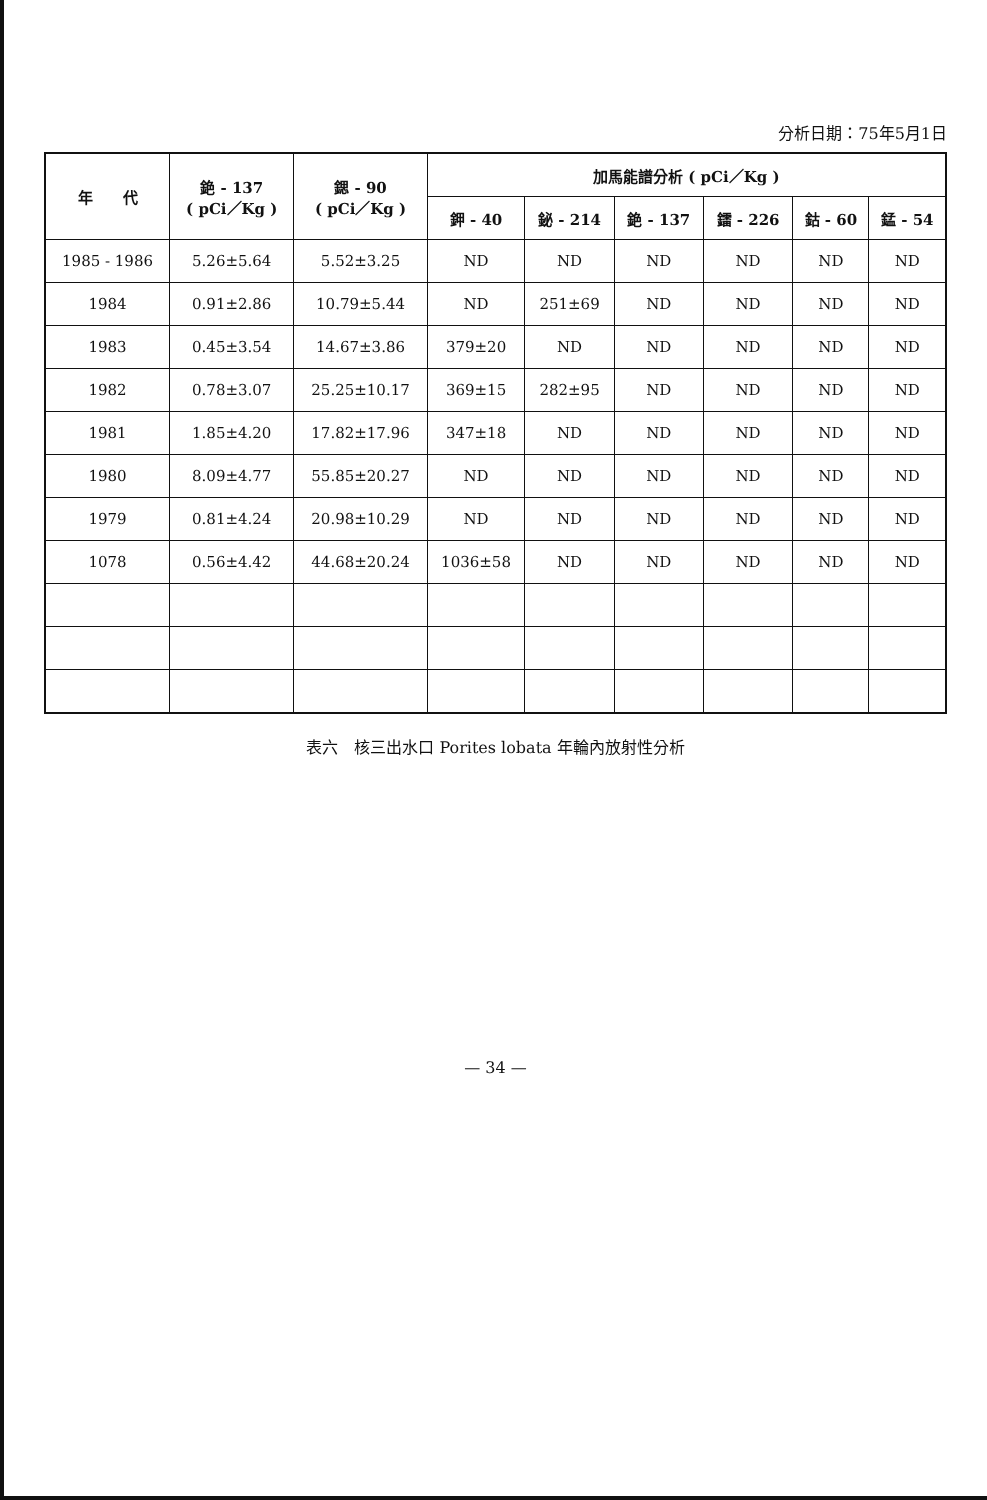分析日期：75年5月1日
| 年 代 | 銫 - 137 ( pCi／Kg ) | 鍶 - 90 ( pCi／Kg ) | 加馬能譜分析 ( pCi／Kg ) | | | | | |
| --- | --- | --- | --- | --- | --- | --- | --- | --- |
| | | | 鉀 - 40 | 鉍 - 214 | 銫 - 137 | 鐳 - 226 | 鈷 - 60 | 錳 - 54 |
| 1985 - 1986 | 5.26±5.64 | 5.52±3.25 | ND | ND | ND | ND | ND | ND |
| 1984 | 0.91±2.86 | 10.79±5.44 | ND | 251±69 | ND | ND | ND | ND |
| 1983 | 0.45±3.54 | 14.67±3.86 | 379±20 | ND | ND | ND | ND | ND |
| 1982 | 0.78±3.07 | 25.25±10.17 | 369±15 | 282±95 | ND | ND | ND | ND |
| 1981 | 1.85±4.20 | 17.82±17.96 | 347±18 | ND | ND | ND | ND | ND |
| 1980 | 8.09±4.77 | 55.85±20.27 | ND | ND | ND | ND | ND | ND |
| 1979 | 0.81±4.24 | 20.98±10.29 | ND | ND | ND | ND | ND | ND |
| 1078 | 0.56±4.42 | 44.68±20.24 | 1036±58 | ND | ND | ND | ND | ND |
表六　核三出水口 Porites lobata 年輪內放射性分析
— 34 —